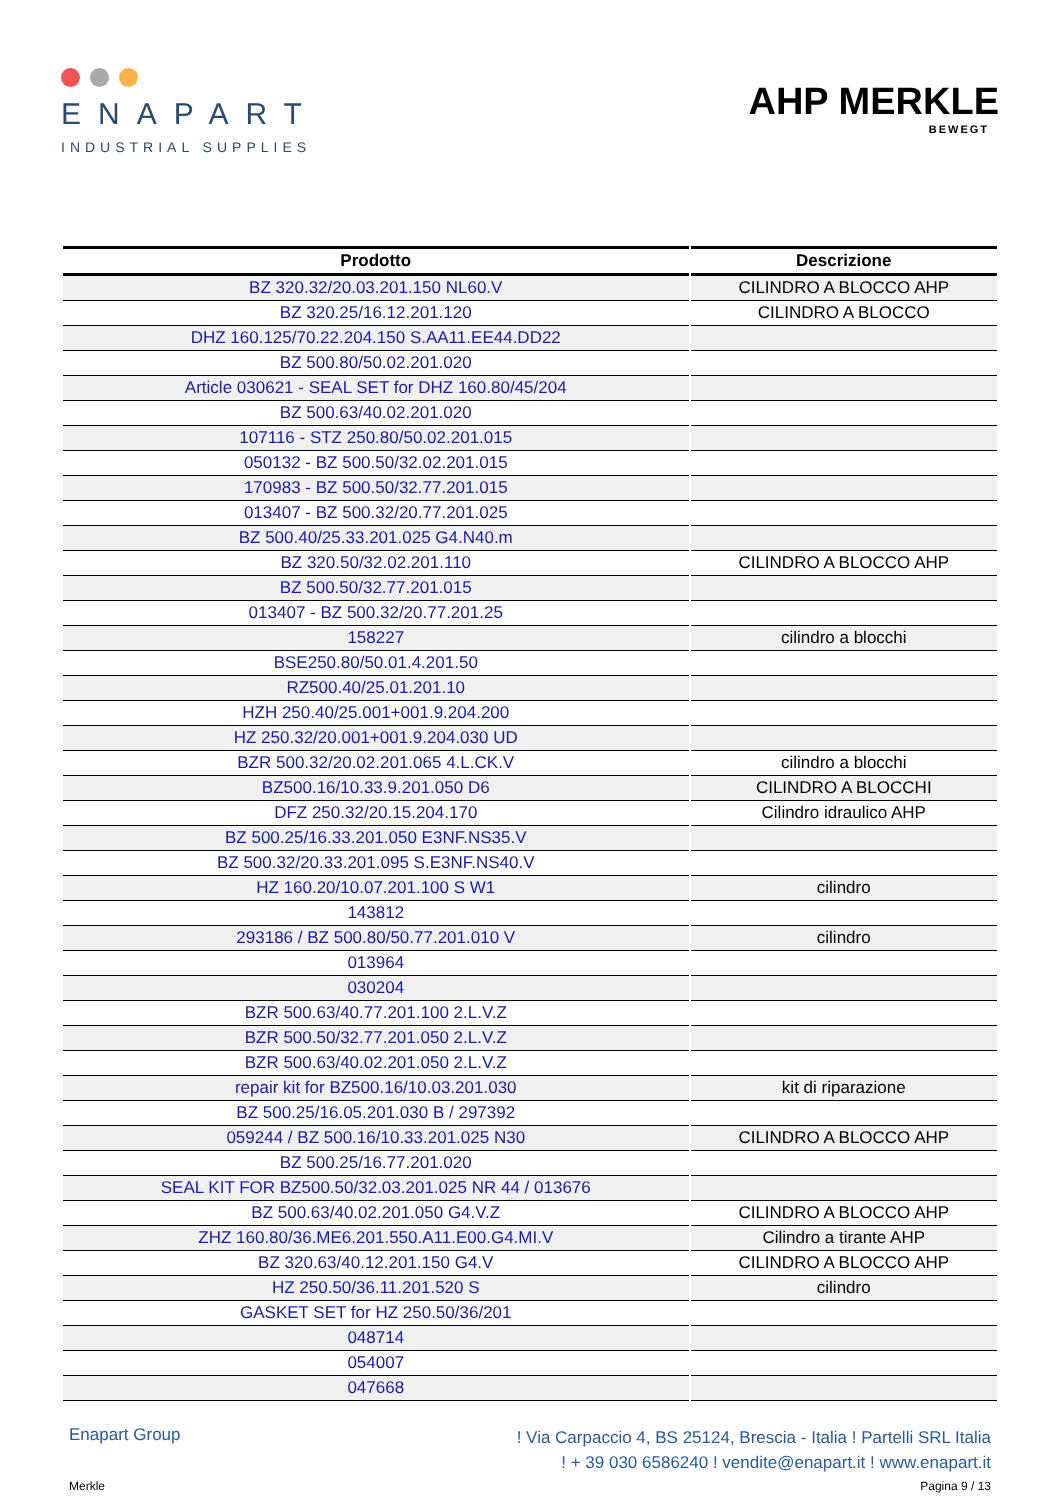ENAPART
INDUSTRIAL SUPPLIES
AHP MERKLE
BEWEGT
| Prodotto | Descrizione |
| --- | --- |
| BZ 320.32/20.03.201.150 NL60.V | CILINDRO A BLOCCO AHP |
| BZ 320.25/16.12.201.120 | CILINDRO A BLOCCO |
| DHZ 160.125/70.22.204.150 S.AA11.EE44.DD22 | |
| BZ 500.80/50.02.201.020 | |
| Article 030621 - SEAL SET for DHZ 160.80/45/204 | |
| BZ 500.63/40.02.201.020 | |
| 107116 - STZ 250.80/50.02.201.015 | |
| 050132 - BZ 500.50/32.02.201.015 | |
| 170983 - BZ 500.50/32.77.201.015 | |
| 013407 - BZ 500.32/20.77.201.025 | |
| BZ 500.40/25.33.201.025 G4.N40.m | |
| BZ 320.50/32.02.201.110 | CILINDRO A BLOCCO AHP |
| BZ 500.50/32.77.201.015 | |
| 013407 - BZ 500.32/20.77.201.25 | |
| 158227 | cilindro a blocchi |
| BSE250.80/50.01.4.201.50 | |
| RZ500.40/25.01.201.10 | |
| HZH 250.40/25.001+001.9.204.200 | |
| HZ 250.32/20.001+001.9.204.030 UD | |
| BZR 500.32/20.02.201.065 4.L.CK.V | cilindro a blocchi |
| BZ500.16/10.33.9.201.050 D6 | CILINDRO A BLOCCHI |
| DFZ 250.32/20.15.204.170 | Cilindro idraulico AHP |
| BZ 500.25/16.33.201.050 E3NF.NS35.V | |
| BZ 500.32/20.33.201.095 S.E3NF.NS40.V | |
| HZ 160.20/10.07.201.100 S W1 | cilindro |
| 143812 | |
| 293186 / BZ 500.80/50.77.201.010 V | cilindro |
| 013964 | |
| 030204 | |
| BZR 500.63/40.77.201.100 2.L.V.Z | |
| BZR 500.50/32.77.201.050 2.L.V.Z | |
| BZR 500.63/40.02.201.050 2.L.V.Z | |
| repair kit for BZ500.16/10.03.201.030 | kit di riparazione |
| BZ 500.25/16.05.201.030 B / 297392 | |
| 059244 / BZ 500.16/10.33.201.025 N30 | CILINDRO A BLOCCO AHP |
| BZ 500.25/16.77.201.020 | |
| SEAL KIT FOR BZ500.50/32.03.201.025 NR 44 / 013676 | |
| BZ 500.63/40.02.201.050 G4.V.Z | CILINDRO A BLOCCO AHP |
| ZHZ 160.80/36.ME6.201.550.A11.E00.G4.MI.V | Cilindro a tirante AHP |
| BZ 320.63/40.12.201.150 G4.V | CILINDRO A BLOCCO AHP |
| HZ 250.50/36.11.201.520 S | cilindro |
| GASKET SET for HZ 250.50/36/201 | |
| 048714 | |
| 054007 | |
| 047668 | |
Enapart Group
! Via Carpaccio 4, BS 25124, Brescia - Italia ! Partelli SRL Italia
! + 39 030 6586240 ! vendite@enapart.it ! www.enapart.it
Merkle Pagina 9 / 13